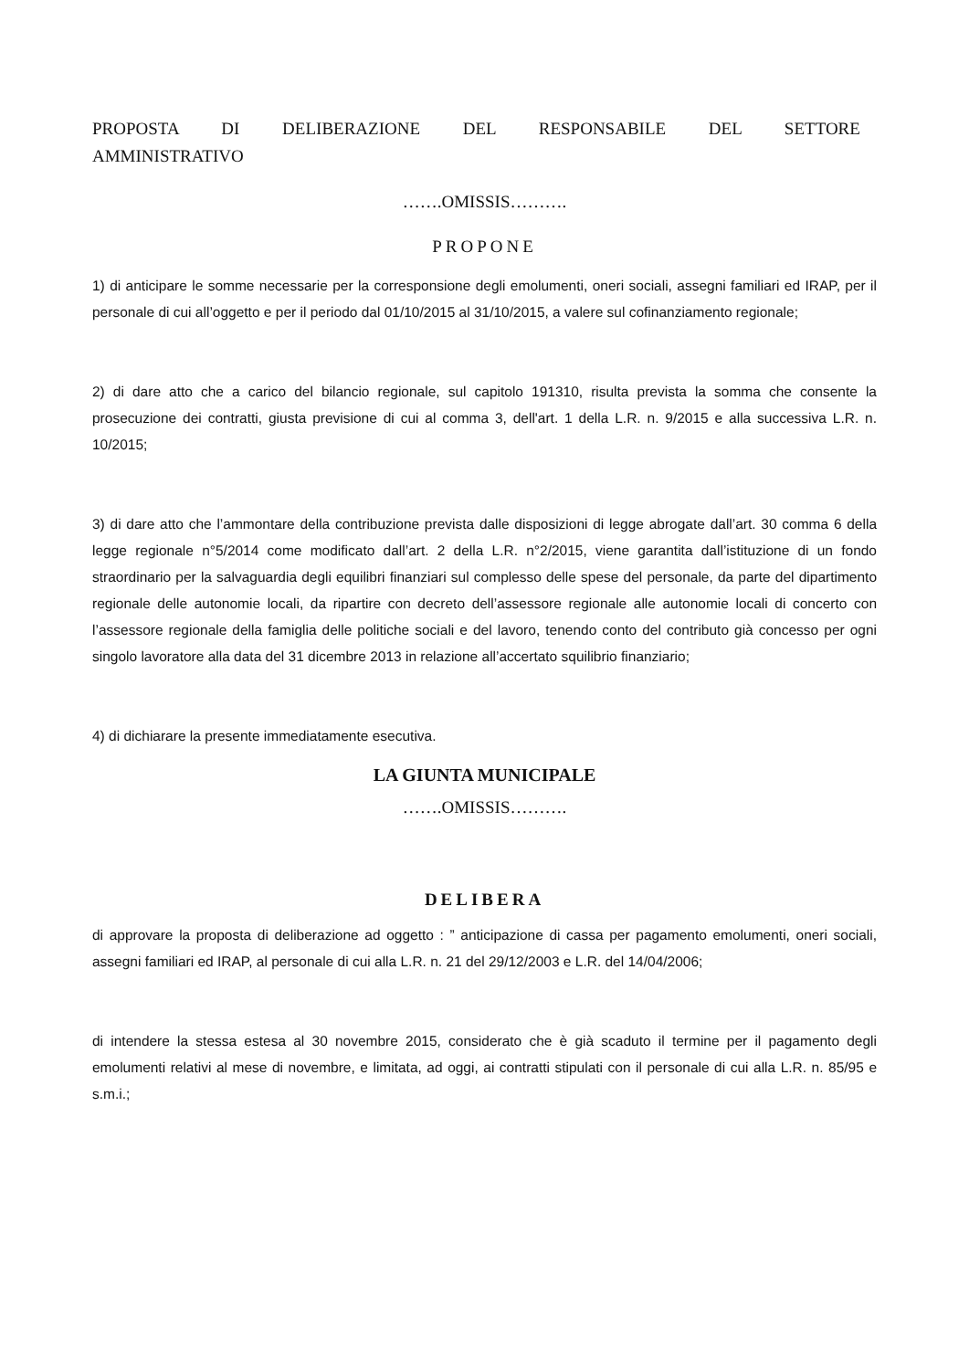PROPOSTA DI DELIBERAZIONE DEL RESPONSABILE DEL SETTORE
AMMINISTRATIVO
…….OMISSIS……….
PROPONE
1) di anticipare le somme necessarie per la corresponsione degli emolumenti, oneri sociali, assegni familiari ed IRAP, per il personale di cui all’oggetto e per il periodo dal 01/10/2015 al 31/10/2015, a valere sul cofinanziamento regionale;
2) di dare atto che a carico del bilancio regionale, sul capitolo 191310, risulta prevista la somma che consente la prosecuzione dei contratti, giusta previsione di cui al comma 3, dell'art. 1 della L.R. n. 9/2015 e alla successiva L.R. n. 10/2015;
3) di dare atto che l’ammontare della contribuzione prevista dalle disposizioni di legge abrogate dall’art. 30 comma 6 della legge regionale n°5/2014 come modificato dall’art. 2 della L.R. n°2/2015, viene garantita dall’istituzione di un fondo straordinario per la salvaguardia degli equilibri finanziari sul complesso delle spese del personale, da parte del dipartimento regionale delle autonomie locali, da ripartire con decreto dell’assessore regionale alle autonomie locali di concerto con l’assessore regionale della famiglia delle politiche sociali e del lavoro, tenendo conto del contributo già concesso per ogni singolo lavoratore alla data del 31 dicembre 2013 in relazione all’accertato squilibrio finanziario;
4) di dichiarare la presente immediatamente esecutiva.
LA GIUNTA MUNICIPALE
…….OMISSIS……….
DELIBERA
di approvare la proposta di deliberazione ad oggetto : ” anticipazione di cassa per pagamento emolumenti, oneri sociali, assegni familiari ed IRAP, al personale di cui alla L.R. n. 21 del 29/12/2003 e L.R. del 14/04/2006;
di intendere la stessa estesa al 30 novembre 2015, considerato che è già scaduto il termine per il pagamento degli emolumenti relativi al mese di novembre, e limitata, ad oggi, ai contratti stipulati con il personale di cui alla L.R. n. 85/95 e s.m.i.;